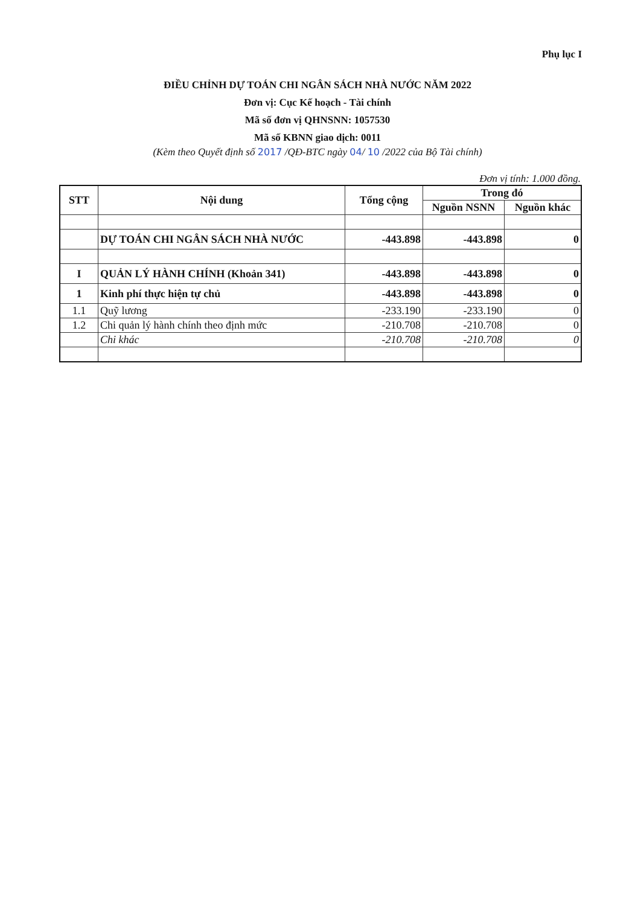Phụ lục I
ĐIỀU CHỈNH DỰ TOÁN CHI NGÂN SÁCH NHÀ NƯỚC NĂM 2022
Đơn vị: Cục Kế hoạch - Tài chính
Mã số đơn vị QHNSNN: 1057530
Mã số KBNN giao dịch: 0011
(Kèm theo Quyết định số 2017 /QĐ-BTC ngày 04/ 10 /2022 của Bộ Tài chính)
Đơn vị tính: 1.000 đồng.
| STT | Nội dung | Tổng cộng | Trong đó | |
| --- | --- | --- | --- | --- |
| | | | Nguồn NSNN | Nguồn khác |
| | DỰ TOÁN CHI NGÂN SÁCH NHÀ NƯỚC | -443.898 | -443.898 | 0 |
| I | QUẢN LÝ HÀNH CHÍNH (Khoản 341) | -443.898 | -443.898 | 0 |
| 1 | Kinh phí thực hiện tự chủ | -443.898 | -443.898 | 0 |
| 1.1 | Quỹ lương | -233.190 | -233.190 | 0 |
| 1.2 | Chi quản lý hành chính theo định mức | -210.708 | -210.708 | 0 |
| | Chi khác | -210.708 | -210.708 | 0 |